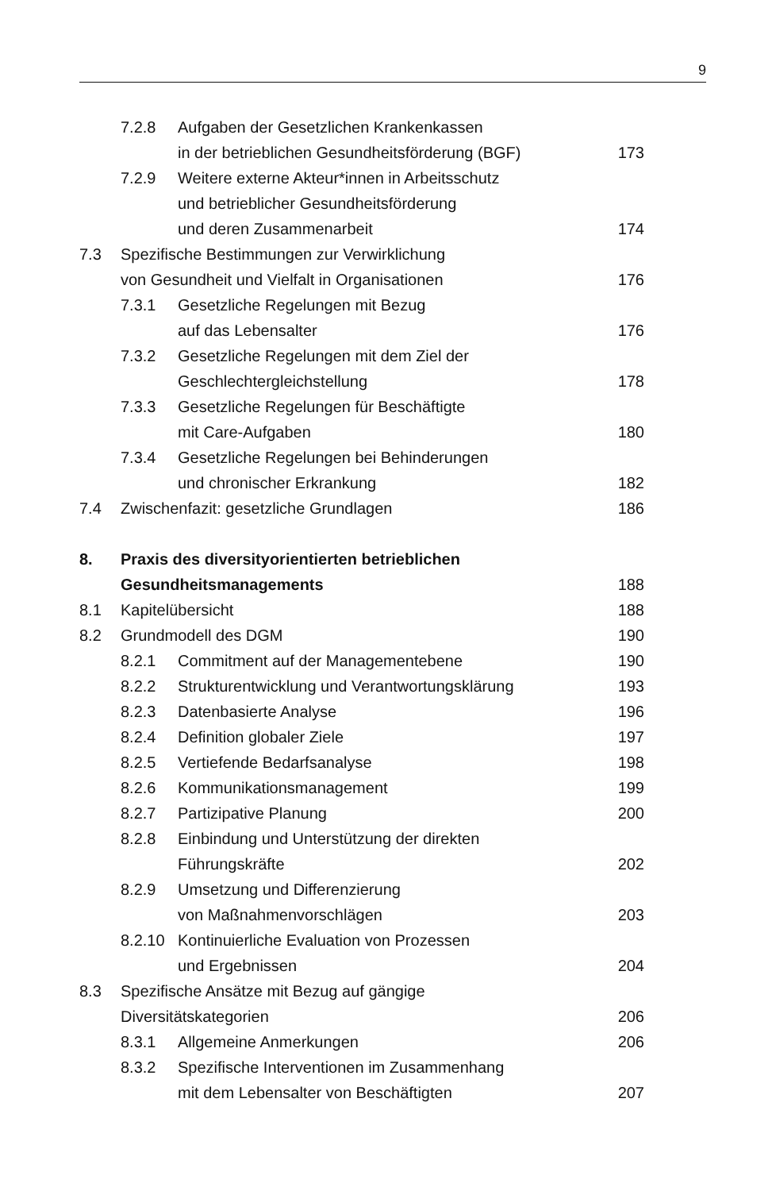9
7.2.8 Aufgaben der Gesetzlichen Krankenkassen
in der betrieblichen Gesundheitsförderung (BGF) 173
7.2.9 Weitere externe Akteur*innen in Arbeitsschutz
und betrieblicher Gesundheitsförderung
und deren Zusammenarbeit 174
7.3 Spezifische Bestimmungen zur Verwirklichung
von Gesundheit und Vielfalt in Organisationen 176
7.3.1 Gesetzliche Regelungen mit Bezug
auf das Lebensalter 176
7.3.2 Gesetzliche Regelungen mit dem Ziel der
Geschlechtergleichstellung 178
7.3.3 Gesetzliche Regelungen für Beschäftigte
mit Care-Aufgaben 180
7.3.4 Gesetzliche Regelungen bei Behinderungen
und chronischer Erkrankung 182
7.4 Zwischenfazit: gesetzliche Grundlagen 186
8. Praxis des diversityorientierten betrieblichen
Gesundheitsmanagements 188
8.1 Kapitelübersicht 188
8.2 Grundmodell des DGM 190
8.2.1 Commitment auf der Managementebene 190
8.2.2 Strukturentwicklung und Verantwortungsklärung 193
8.2.3 Datenbasierte Analyse 196
8.2.4 Definition globaler Ziele 197
8.2.5 Vertiefende Bedarfsanalyse 198
8.2.6 Kommunikationsmanagement 199
8.2.7 Partizipative Planung 200
8.2.8 Einbindung und Unterstützung der direkten
Führungskräfte 202
8.2.9 Umsetzung und Differenzierung
von Maßnahmenvorschlägen 203
8.2.10 Kontinuierliche Evaluation von Prozessen
und Ergebnissen 204
8.3 Spezifische Ansätze mit Bezug auf gängige
Diversitätskategorien 206
8.3.1 Allgemeine Anmerkungen 206
8.3.2 Spezifische Interventionen im Zusammenhang
mit dem Lebensalter von Beschäftigten 207